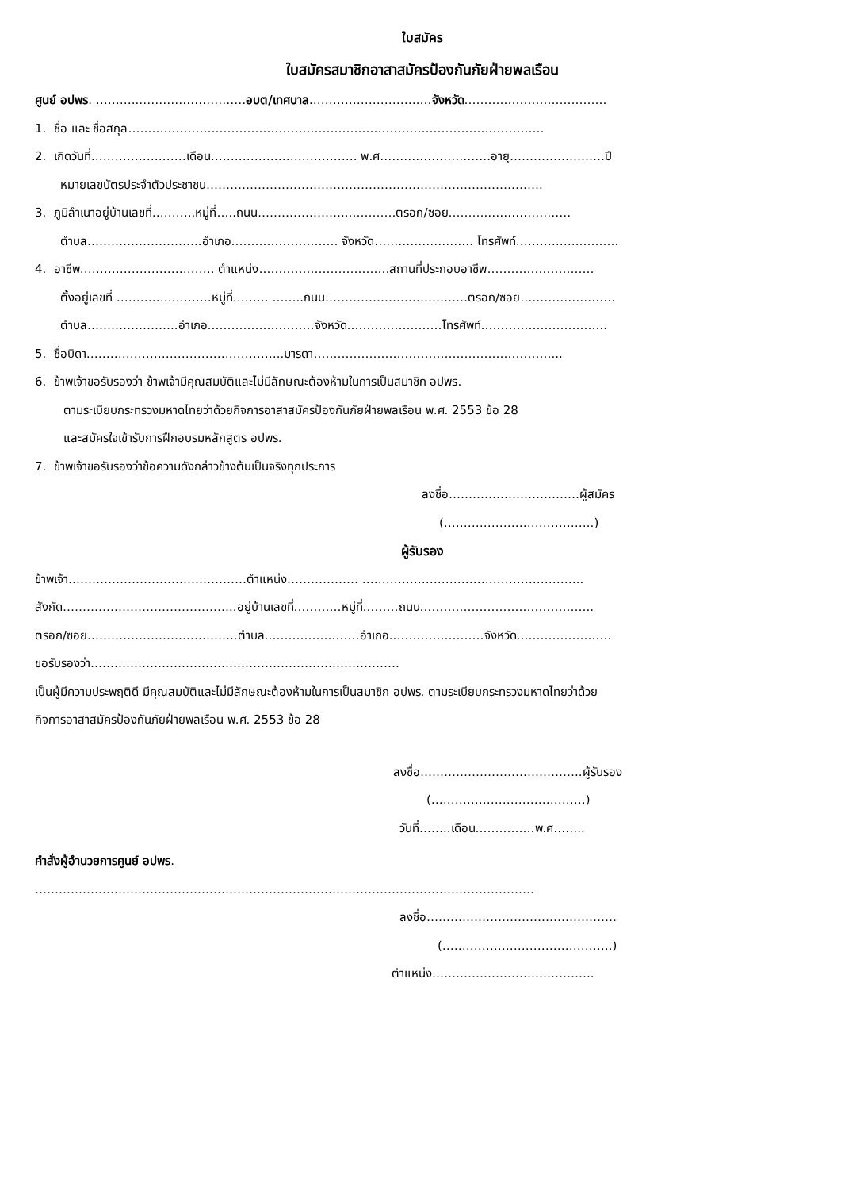ใบสมัคร
ใบสมัครสมาชิกอาสาสมัครป้องกันภัยฝ่ายพลเรือน
ศูนย์ อปพร. ………..………………………อบต/เทศบาล……………………….…จังหวัด………………………………
1. ชื่อ และ ชื่อสกุล……………………………………………………………………………………………
2. เกิดวันที่……………………เดือน………………………………. พ.ศ……………………….อายุ……………………ปี
หมายเลขบัตรประจำตัวประชาชน………………………………………………………………………….
3. ภูมิลำเนาอยู่บ้านเลขที่………..หมู่ที่…..ถนน…………………..…………ตรอก/ซอย……….…………………
ตำบล………………………..อำเภอ……………………… จังหวัด……………………. โทรศัพท์…………….……….
4. อาชีพ……………………………. ตำแหน่ง……………………………สถานที่ประกอบอาชีพ………………………
ตั้งอยู่เลขที่ ……………………หมู่ที่……… ……..ถนน………………………………ตรอก/ซอย……………………
ตำบล…………………..อำเภอ………………………จังหวัด……………………โทรศัพท์…………………………..
5. ชื่อบิดา…………………………………………..มารดา……………………………………………………...
6. ข้าพเจ้าขอรับรองว่า ข้าพเจ้ามีคุณสมบัติและไม่มีลักษณะต้องห้ามในการเป็นสมาชิก อปพร.
ตามระเบียบกระทรวงมหาดไทยว่าด้วยกิจการอาสาสมัครป้องกันภัยฝ่ายพลเรือน พ.ศ. 2553 ข้อ 28
และสมัครใจเข้ารับการฝึกอบรมหลักสูตร อปพร.
7. ข้าพเจ้าขอรับรองว่าข้อความดังกล่าวข้างต้นเป็นจริงทุกประการ
ลงชื่อ……………………………ผู้สมัคร
(………………………………..)
ผู้รับรอง
ข้าพเจ้า………………………………………ตำแหน่ง……………… ………………………………………………..
สังกัด……………………………………..อยู่บ้านเลขที่…………หมู่ที่………ถนน……………………………………..
ตรอก/ซอย………………………………..ตำบล……………………อำเภอ……………………จังหวัด……………………
ขอรับรองว่า……………………………………………………………………
เป็นผู้มีความประพฤติดี มีคุณสมบัติและไม่มีลักษณะต้องห้ามในการเป็นสมาชิก อปพร. ตามระเบียบกระทรวงมหาดไทยว่าด้วย
กิจการอาสาสมัครป้องกันภัยฝ่ายพลเรือน พ.ศ. 2553 ข้อ 28
ลงชื่อ…………………………………..ผู้รับรอง
(…………………………………)
วันที่……..เดือน……………พ.ศ……..
คำสั่งผู้อำนวยการศูนย์ อปพร.
………………………………………………………………………………………………………………
ลงชื่อ…………………………………………
(…………………………………….)
ตำแหน่ง…………………………………..